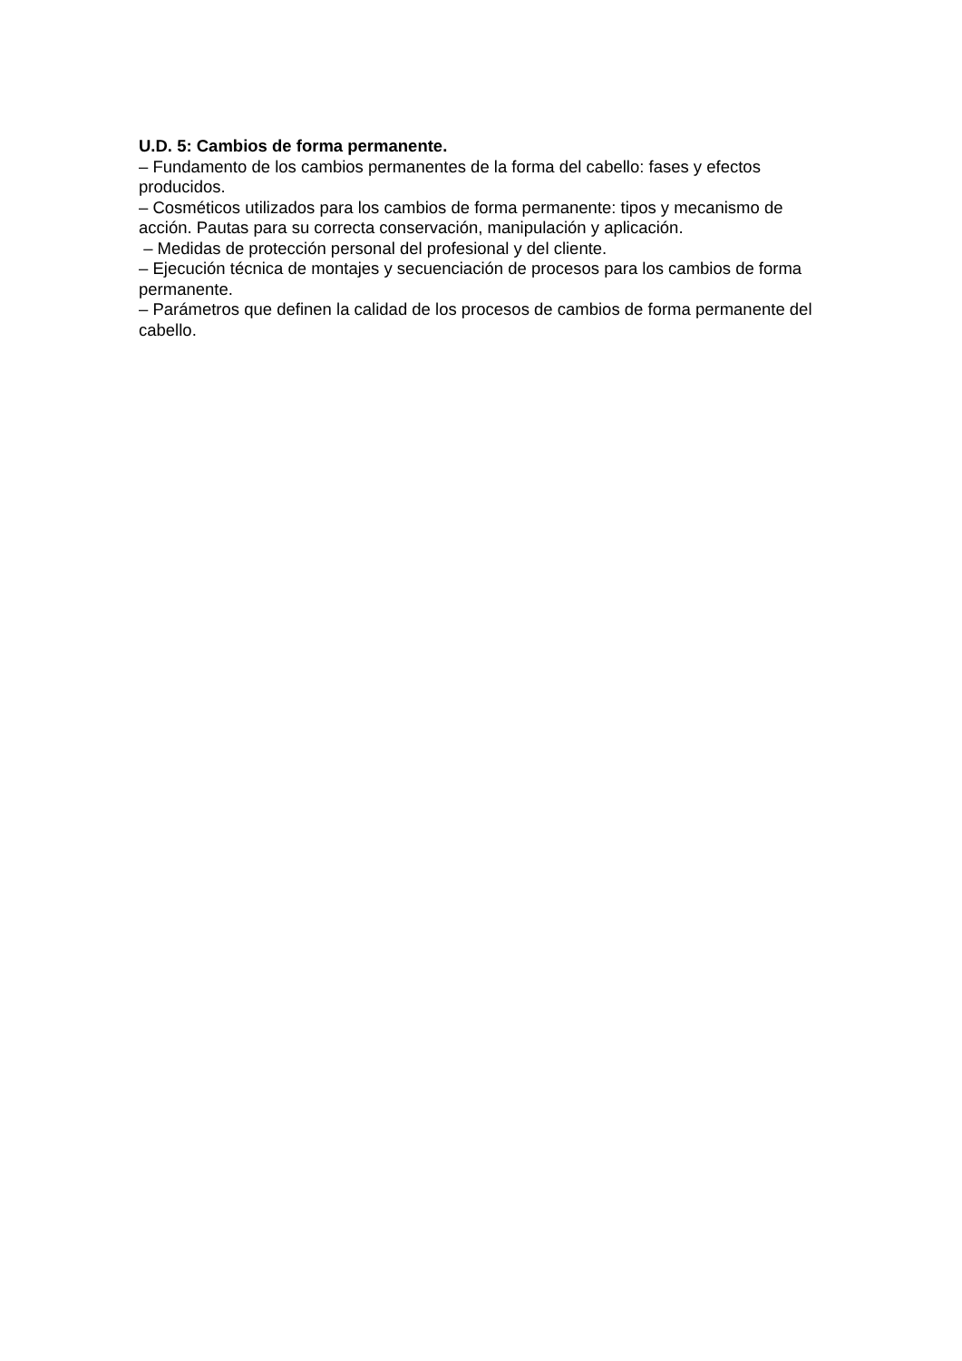U.D. 5: Cambios de forma permanente.
– Fundamento de los cambios permanentes de la forma del cabello: fases y efectos producidos.
– Cosméticos utilizados para los cambios de forma permanente: tipos y mecanismo de acción. Pautas para su correcta conservación, manipulación y aplicación.
– Medidas de protección personal del profesional y del cliente.
– Ejecución técnica de montajes y secuenciación de procesos para los cambios de forma permanente.
– Parámetros que definen la calidad de los procesos de cambios de forma permanente del cabello.